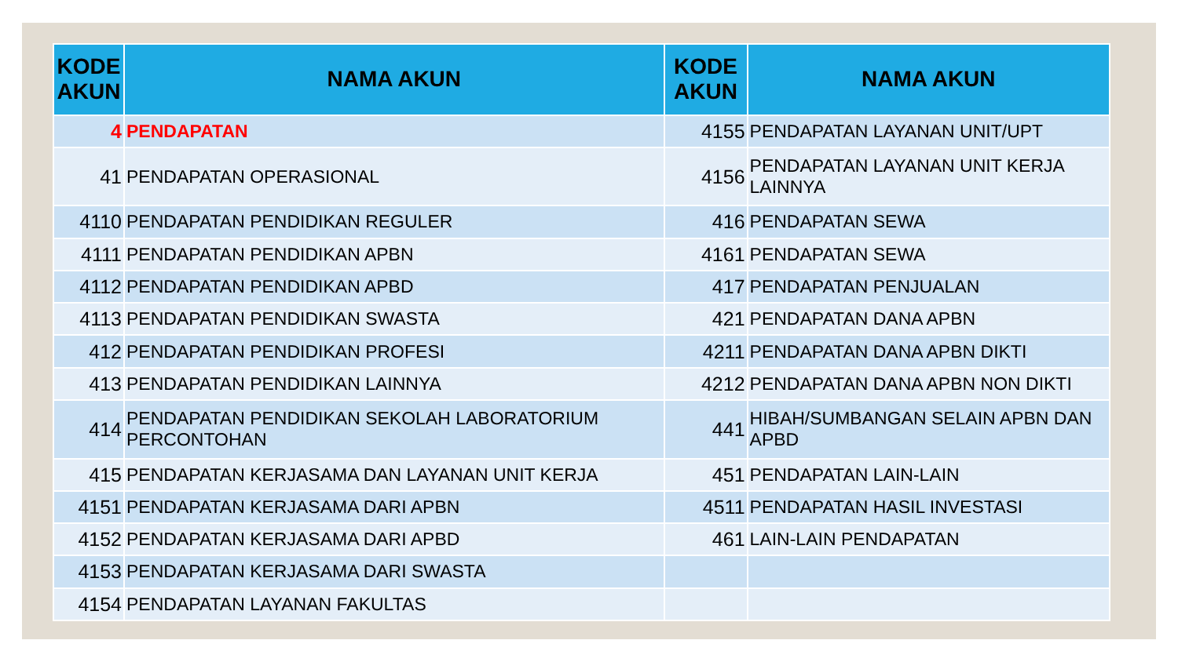| KODE AKUN | NAMA AKUN | KODE AKUN | NAMA AKUN |
| --- | --- | --- | --- |
| 4 | PENDAPATAN | 4155 | PENDAPATAN LAYANAN UNIT/UPT |
| 41 | PENDAPATAN OPERASIONAL | 4156 | PENDAPATAN LAYANAN UNIT KERJA LAINNYA |
| 4110 | PENDAPATAN PENDIDIKAN REGULER | 416 | PENDAPATAN SEWA |
| 4111 | PENDAPATAN PENDIDIKAN APBN | 4161 | PENDAPATAN SEWA |
| 4112 | PENDAPATAN PENDIDIKAN APBD | 417 | PENDAPATAN PENJUALAN |
| 4113 | PENDAPATAN PENDIDIKAN SWASTA | 421 | PENDAPATAN DANA APBN |
| 412 | PENDAPATAN PENDIDIKAN PROFESI | 4211 | PENDAPATAN DANA APBN DIKTI |
| 413 | PENDAPATAN PENDIDIKAN LAINNYA | 4212 | PENDAPATAN DANA APBN NON DIKTI |
| 414 | PENDAPATAN PENDIDIKAN SEKOLAH LABORATORIUM PERCONTOHAN | 441 | HIBAH/SUMBANGAN SELAIN APBN DAN APBD |
| 415 | PENDAPATAN KERJASAMA DAN LAYANAN UNIT KERJA | 451 | PENDAPATAN LAIN-LAIN |
| 4151 | PENDAPATAN KERJASAMA DARI APBN | 4511 | PENDAPATAN HASIL INVESTASI |
| 4152 | PENDAPATAN KERJASAMA DARI APBD | 461 | LAIN-LAIN PENDAPATAN |
| 4153 | PENDAPATAN KERJASAMA DARI SWASTA | | |
| 4154 | PENDAPATAN LAYANAN FAKULTAS | | |